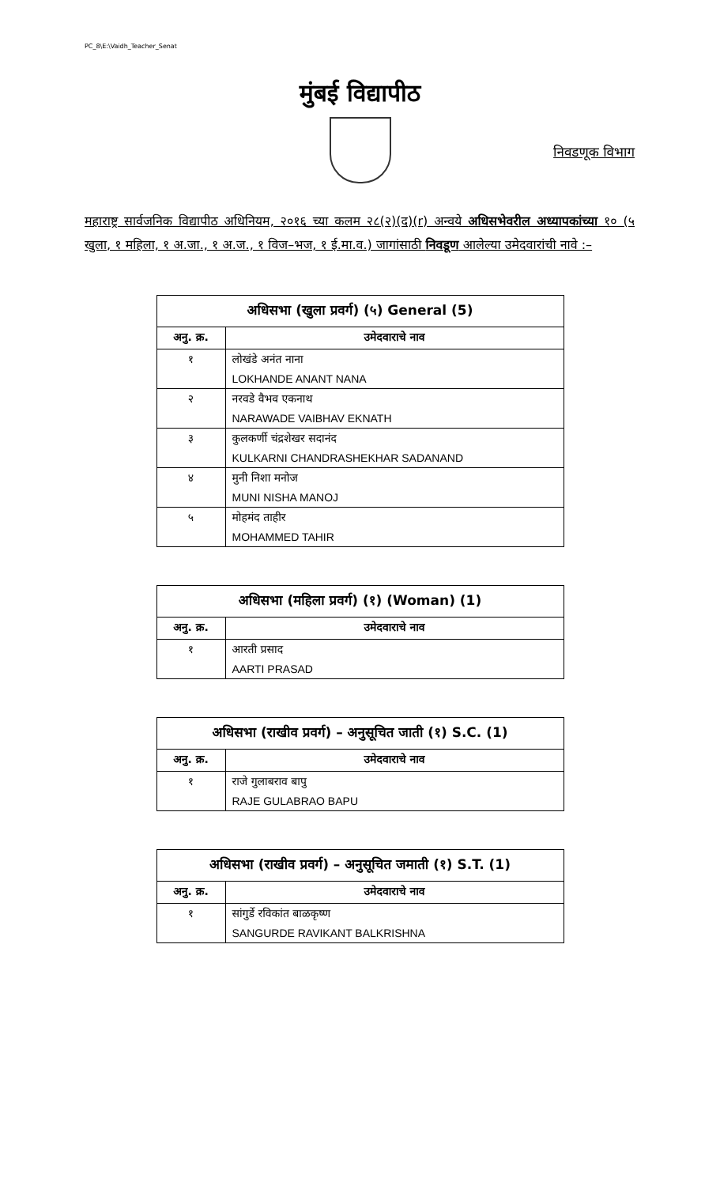PC_8\E:\Vaidh_Teacher_Senat
मुंबई विद्यापीठ
निवडणूक विभाग
महाराष्ट्र सार्वजनिक विद्यापीठ अधिनियम, २०१६ च्या कलम २८(२)(द)(r) अन्वये अधिसभेवरील अध्यापकांच्या १० (५ खुला, १ महिला, १ अ.जा., १ अ.ज., १ विज–भज, १ ई.मा.व.) जागांसाठी निवडूण आलेल्या उमेदवारांची नावे :–
| अधिसभा (खुला प्रवर्ग) (५) General (5) | |
| --- | --- |
| अनु. क्र. | उमेदवाराचे नाव |
| १ | लोखंडे अनंत नाना LOKHANDE ANANT NANA |
| २ | नरवडे वैभव एकनाथ NARAWADE VAIBHAV EKNATH |
| ३ | कुलकर्णी चंद्रशेखर सदानंद KULKARNI CHANDRASHEKHAR SADANAND |
| ४ | मुनी निशा मनोज MUNI NISHA MANOJ |
| ५ | मोहमंद ताहीर MOHAMMED TAHIR |
| अधिसभा (महिला प्रवर्ग) (१) (Woman) (1) | |
| --- | --- |
| अनु. क्र. | उमेदवाराचे नाव |
| १ | आरती प्रसाद AARTI PRASAD |
| अधिसभा (राखीव प्रवर्ग) – अनुसूचित जाती (१) S.C. (1) | |
| --- | --- |
| अनु. क्र. | उमेदवाराचे नाव |
| १ | राजे गुलाबराव बापु RAJE GULABRAO BAPU |
| अधिसभा (राखीव प्रवर्ग) – अनुसूचित जमाती (१) S.T. (1) | |
| --- | --- |
| अनु. क्र. | उमेदवाराचे नाव |
| १ | सांगुर्डे रविकांत बाळकृष्ण SANGURDE RAVIKANT BALKRISHNA |